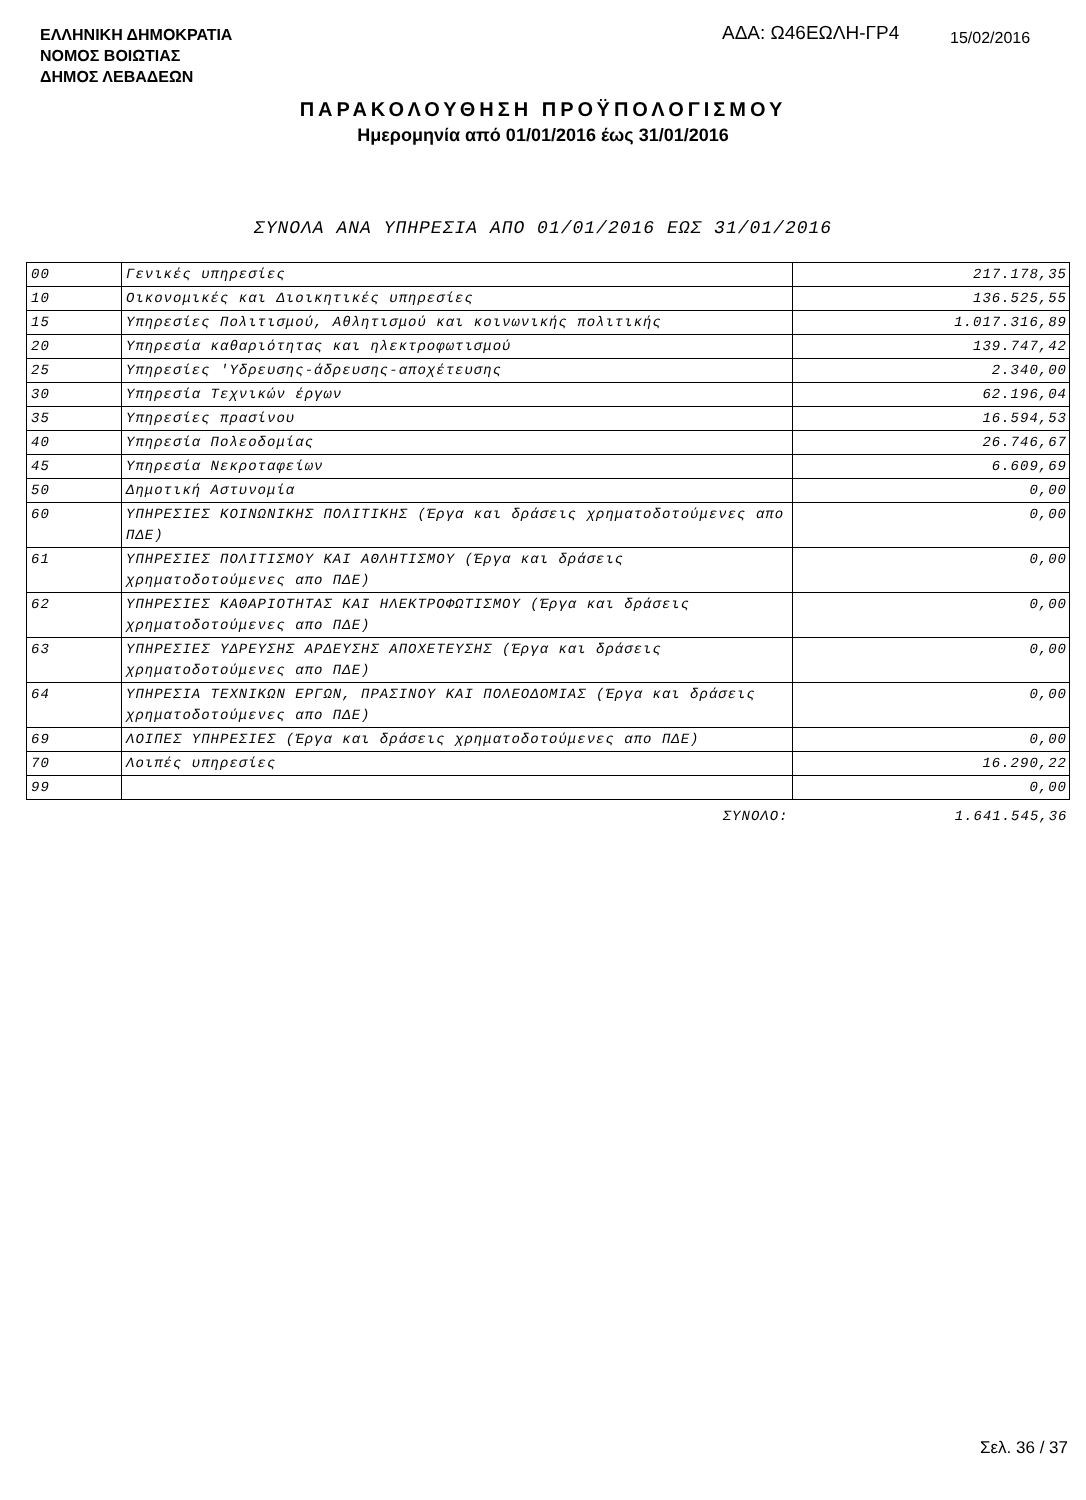ΕΛΛΗΝΙΚΗ ΔΗΜΟΚΡΑΤΙΑ
ΝΟΜΟΣ ΒΟΙΩΤΙΑΣ
ΔΗΜΟΣ ΛΕΒΑΔΕΩΝ
ΑΔΑ: Ω46ΕΩΛΗ-ΓΡ4 15/02/2016
ΠΑΡΑΚΟΛΟΥΘΗΣΗ ΠΡΟΫΠΟΛΟΓΙΣΜΟΥ
Ημερομηνία από 01/01/2016 έως 31/01/2016
ΣΥΝΟΛΑ ΑΝΑ ΥΠΗΡΕΣΙΑ ΑΠΟ 01/01/2016 ΕΩΣ 31/01/2016
| 00 | Γενικές υπηρεσίες | 217.178,35 |
| 10 | Οικονομικές και Διοικητικές υπηρεσίες | 136.525,55 |
| 15 | Υπηρεσίες Πολιτισμού, Αθλητισμού και κοινωνικής πολιτικής | 1.017.316,89 |
| 20 | Υπηρεσία καθαριότητας και ηλεκτροφωτισμού | 139.747,42 |
| 25 | Υπηρεσίες 'Υδρευσης-άδρευσης-αποχέτευσης | 2.340,00 |
| 30 | Υπηρεσία Τεχνικών έργων | 62.196,04 |
| 35 | Υπηρεσίες πρασίνου | 16.594,53 |
| 40 | Υπηρεσία Πολεοδομίας | 26.746,67 |
| 45 | Υπηρεσία Νεκροταφείων | 6.609,69 |
| 50 | Δημοτική Αστυνομία | 0,00 |
| 60 | ΥΠΗΡΕΣΙΕΣ ΚΟΙΝΩΝΙΚΗΣ ΠΟΛΙΤΙΚΗΣ (Έργα και δράσεις χρηματοδοτούμενες απο ΠΔΕ) | 0,00 |
| 61 | ΥΠΗΡΕΣΙΕΣ ΠΟΛΙΤΙΣΜΟΥ ΚΑΙ ΑΘΛΗΤΙΣΜΟΥ (Έργα και δράσεις χρηματοδοτούμενες απο ΠΔΕ) | 0,00 |
| 62 | ΥΠΗΡΕΣΙΕΣ ΚΑΘΑΡΙΟΤΗΤΑΣ ΚΑΙ ΗΛΕΚΤΡΟΦΩΤΙΣΜΟΥ (Έργα και δράσεις χρηματοδοτούμενες απο ΠΔΕ) | 0,00 |
| 63 | ΥΠΗΡΕΣΙΕΣ ΥΔΡΕΥΣΗΣ ΑΡΔΕΥΣΗΣ ΑΠΟΧΕΤΕΥΣΗΣ (Έργα και δράσεις χρηματοδοτούμενες απο ΠΔΕ) | 0,00 |
| 64 | ΥΠΗΡΕΣΙΑ ΤΕΧΝΙΚΩΝ ΕΡΓΩΝ, ΠΡΑΣΙΝΟΥ ΚΑΙ ΠΟΛΕΟΔΟΜΙΑΣ (Έργα και δράσεις χρηματοδοτούμενες απο ΠΔΕ) | 0,00 |
| 69 | ΛΟΙΠΕΣ ΥΠΗΡΕΣΙΕΣ (Έργα και δράσεις χρηματοδοτούμενες απο ΠΔΕ) | 0,00 |
| 70 | Λοιπές υπηρεσίες | 16.290,22 |
| 99 | | 0,00 |
| | ΣΥΝΟΛΟ: | 1.641.545,36 |
Σελ. 36 / 37